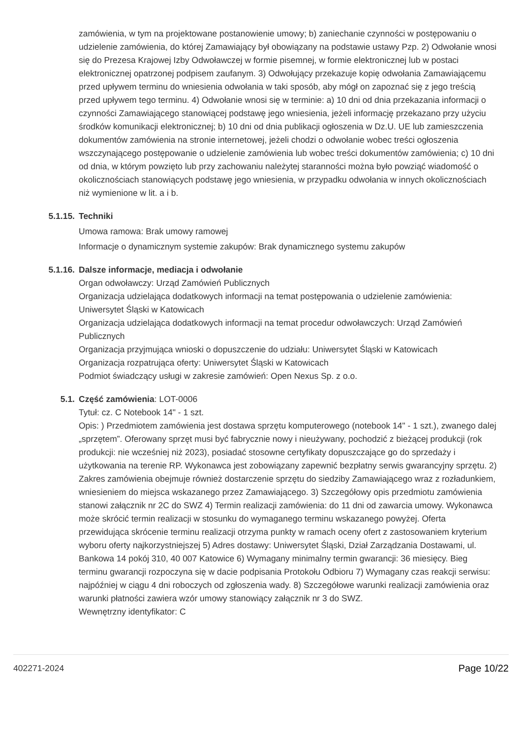zamówienia, w tym na projektowane postanowienie umowy; b) zaniechanie czynności w postępowaniu o udzielenie zamówienia, do której Zamawiający był obowiązany na podstawie ustawy Pzp. 2) Odwołanie wnosi się do Prezesa Krajowej Izby Odwoławczej w formie pisemnej, w formie elektronicznej lub w postaci elektronicznej opatrzonej podpisem zaufanym. 3) Odwołujący przekazuje kopię odwołania Zamawiającemu przed upływem terminu do wniesienia odwołania w taki sposób, aby mógł on zapoznać się z jego treścią przed upływem tego terminu. 4) Odwołanie wnosi się w terminie: a) 10 dni od dnia przekazania informacji o czynności Zamawiającego stanowiącej podstawę jego wniesienia, jeżeli informację przekazano przy użyciu środków komunikacji elektronicznej; b) 10 dni od dnia publikacji ogłoszenia w Dz.U. UE lub zamieszczenia dokumentów zamówienia na stronie internetowej, jeżeli chodzi o odwołanie wobec treści ogłoszenia wszczynającego postępowanie o udzielenie zamówienia lub wobec treści dokumentów zamówienia; c) 10 dni od dnia, w którym powzięto lub przy zachowaniu należytej staranności można było powziąć wiadomość o okolicznościach stanowiących podstawę jego wniesienia, w przypadku odwołania w innych okolicznościach niż wymienione w lit. a i b.
5.1.15. Techniki
Umowa ramowa: Brak umowy ramowej
Informacje o dynamicznym systemie zakupów: Brak dynamicznego systemu zakupów
5.1.16. Dalsze informacje, mediacja i odwołanie
Organ odwoławczy: Urząd Zamówień Publicznych
Organizacja udzielająca dodatkowych informacji na temat postępowania o udzielenie zamówienia: Uniwersytet Śląski w Katowicach
Organizacja udzielająca dodatkowych informacji na temat procedur odwoławczych: Urząd Zamówień Publicznych
Organizacja przyjmująca wnioski o dopuszczenie do udziału: Uniwersytet Śląski w Katowicach
Organizacja rozpatrująca oferty: Uniwersytet Śląski w Katowicach
Podmiot świadczący usługi w zakresie zamówień: Open Nexus Sp. z o.o.
5.1. Część zamówienia: LOT-0006
Tytuł: cz. C Notebook 14" - 1 szt.
Opis: ) Przedmiotem zamówienia jest dostawa sprzętu komputerowego (notebook 14" - 1 szt.), zwanego dalej „sprzętem”. Oferowany sprzęt musi być fabrycznie nowy i nieużywany, pochodzić z bieżącej produkcji (rok produkcji: nie wcześniej niż 2023), posiadać stosowne certyfikaty dopuszczające go do sprzedaży i użytkowania na terenie RP. Wykonawca jest zobowiązany zapewnić bezpłatny serwis gwarancyjny sprzętu. 2) Zakres zamówienia obejmuje również dostarczenie sprzętu do siedziby Zamawiającego wraz z rozładunkiem, wniesieniem do miejsca wskazanego przez Zamawiającego. 3) Szczegółowy opis przedmiotu zamówienia stanowi załącznik nr 2C do SWZ 4) Termin realizacji zamówienia: do 11 dni od zawarcia umowy. Wykonawca może skrócić termin realizacji w stosunku do wymaganego terminu wskazanego powyżej. Oferta przewidująca skrócenie terminu realizacji otrzyma punkty w ramach oceny ofert z zastosowaniem kryterium wyboru oferty najkorzystniejszej 5) Adres dostawy: Uniwersytet Śląski, Dział Zarządzania Dostawami, ul. Bankowa 14 pokój 310, 40 007 Katowice 6) Wymagany minimalny termin gwarancji: 36 miesięcy. Bieg terminu gwarancji rozpoczyna się w dacie podpisania Protokołu Odbioru 7) Wymagany czas reakcji serwisu: najpóźniej w ciągu 4 dni roboczych od zgłoszenia wady. 8) Szczegółowe warunki realizacji zamówienia oraz warunki płatności zawiera wzór umowy stanowiący załącznik nr 3 do SWZ.
Wewnętrzny identyfikator: C
402271-2024 Page 10/22